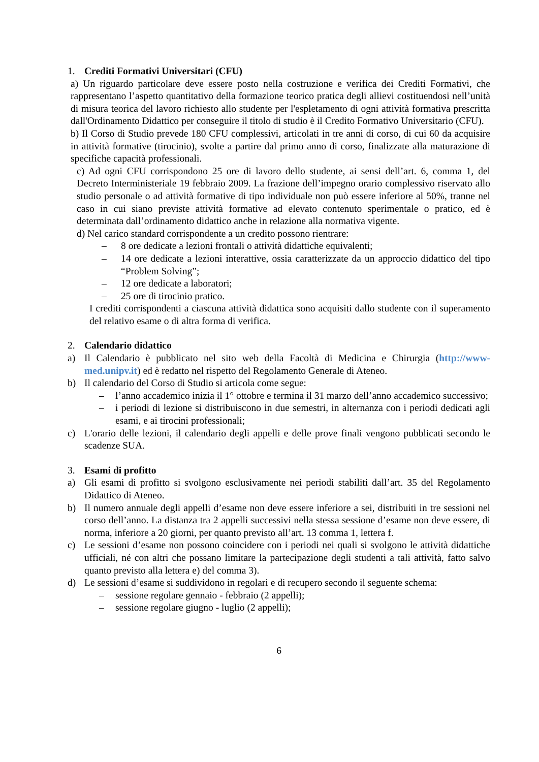1. Crediti Formativi Universitari (CFU)
a) Un riguardo particolare deve essere posto nella costruzione e verifica dei Crediti Formativi, che rappresentano l’aspetto quantitativo della formazione teorico pratica degli allievi costituendosi nell’unità di misura teorica del lavoro richiesto allo studente per l'espletamento di ogni attività formativa prescritta dall'Ordinamento Didattico per conseguire il titolo di studio è il Credito Formativo Universitario (CFU).
b) Il Corso di Studio prevede 180 CFU complessivi, articolati in tre anni di corso, di cui 60 da acquisire in attività formative (tirocinio), svolte a partire dal primo anno di corso, finalizzate alla maturazione di specifiche capacità professionali.
c) Ad ogni CFU corrispondono 25 ore di lavoro dello studente, ai sensi dell’art. 6, comma 1, del Decreto Interministeriale 19 febbraio 2009. La frazione dell’impegno orario complessivo riservato allo studio personale o ad attività formative di tipo individuale non può essere inferiore al 50%, tranne nel caso in cui siano previste attività formative ad elevato contenuto sperimentale o pratico, ed è determinata dall’ordinamento didattico anche in relazione alla normativa vigente.
d) Nel carico standard corrispondente a un credito possono rientrare:
– 8 ore dedicate a lezioni frontali o attività didattiche equivalenti;
– 14 ore dedicate a lezioni interattive, ossia caratterizzate da un approccio didattico del tipo “Problem Solving”;
– 12 ore dedicate a laboratori;
– 25 ore di tirocinio pratico.
I crediti corrispondenti a ciascuna attività didattica sono acquisiti dallo studente con il superamento del relativo esame o di altra forma di verifica.
2. Calendario didattico
a) Il Calendario è pubblicato nel sito web della Facoltà di Medicina e Chirurgia (http://www-med.unipv.it) ed è redatto nel rispetto del Regolamento Generale di Ateneo.
b) Il calendario del Corso di Studio si articola come segue:
– l’anno accademico inizia il 1° ottobre e termina il 31 marzo dell’anno accademico successivo;
– i periodi di lezione si distribuiscono in due semestri, in alternanza con i periodi dedicati agli esami, e ai tirocini professionali;
c) L'orario delle lezioni, il calendario degli appelli e delle prove finali vengono pubblicati secondo le scadenze SUA.
3. Esami di profitto
a) Gli esami di profitto si svolgono esclusivamente nei periodi stabiliti dall’art. 35 del Regolamento Didattico di Ateneo.
b) Il numero annuale degli appelli d’esame non deve essere inferiore a sei, distribuiti in tre sessioni nel corso dell’anno. La distanza tra 2 appelli successivi nella stessa sessione d’esame non deve essere, di norma, inferiore a 20 giorni, per quanto previsto all’art. 13 comma 1, lettera f.
c) Le sessioni d’esame non possono coincidere con i periodi nei quali si svolgono le attività didattiche ufficiali, né con altri che possano limitare la partecipazione degli studenti a tali attività, fatto salvo quanto previsto alla lettera e) del comma 3).
d) Le sessioni d’esame si suddividono in regolari e di recupero secondo il seguente schema:
– sessione regolare gennaio - febbraio (2 appelli);
– sessione regolare giugno - luglio (2 appelli);
6